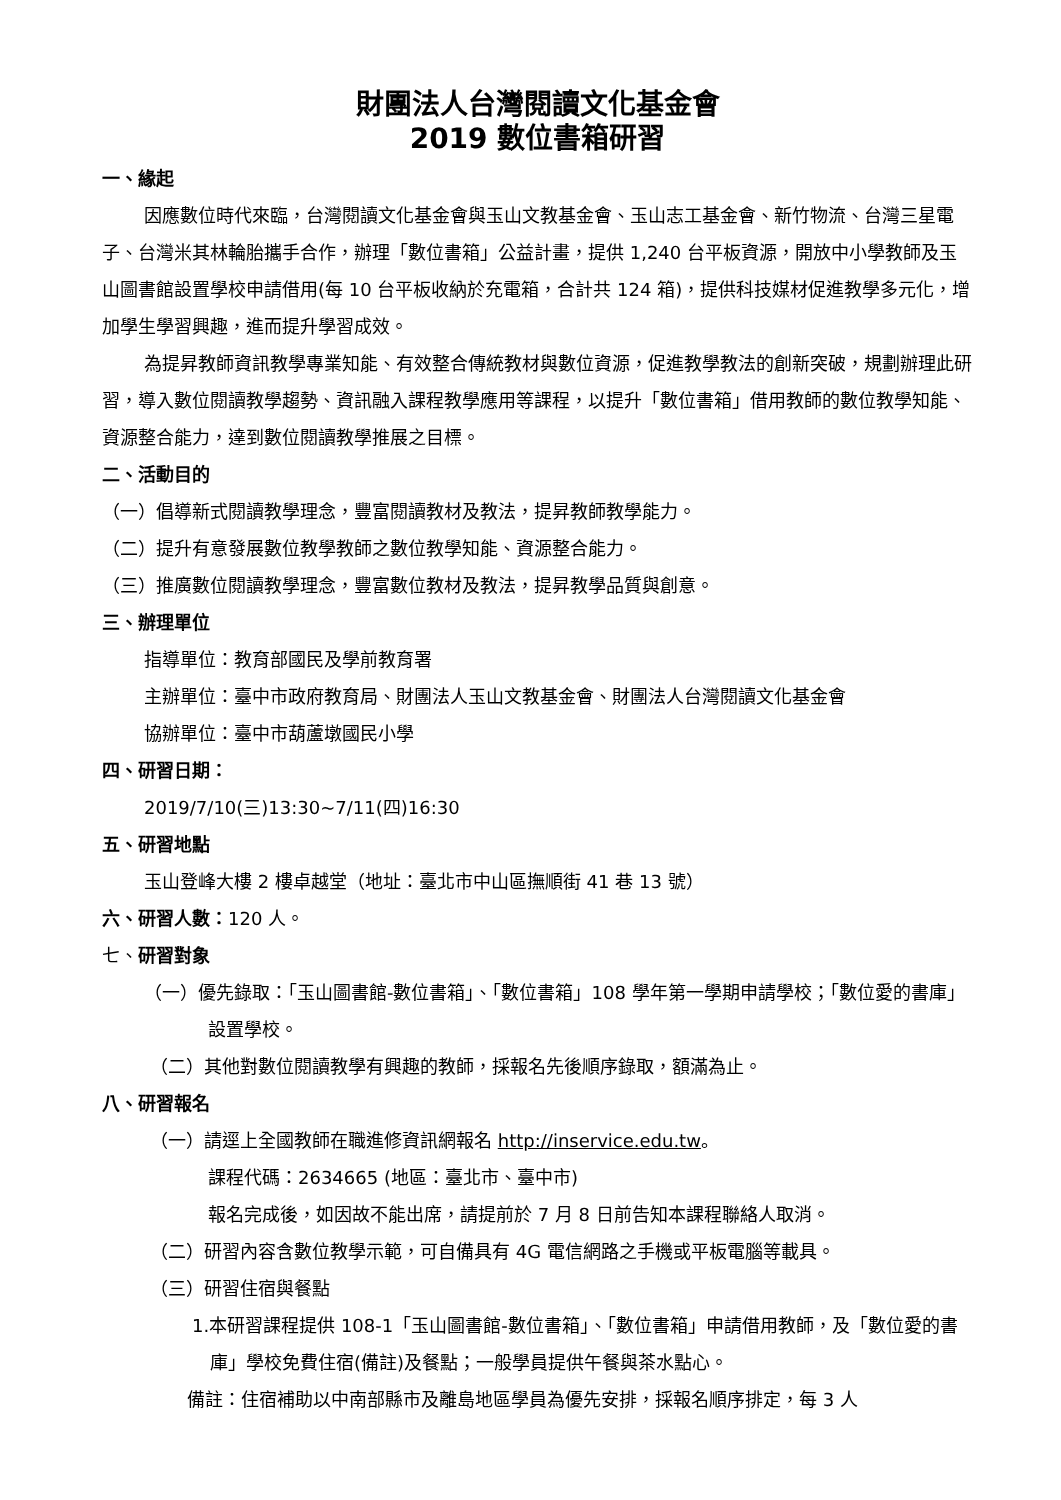財團法人台灣閱讀文化基金會
2019 數位書箱研習
一、緣起
因應數位時代來臨，台灣閱讀文化基金會與玉山文教基金會、玉山志工基金會、新竹物流、台灣三星電子、台灣米其林輪胎攜手合作，辦理「數位書箱」公益計畫，提供 1,240 台平板資源，開放中小學教師及玉山圖書館設置學校申請借用(每 10 台平板收納於充電箱，合計共 124 箱)，提供科技媒材促進教學多元化，增加學生學習興趣，進而提升學習成效。
為提昇教師資訊教學專業知能、有效整合傳統教材與數位資源，促進教學教法的創新突破，規劃辦理此研習，導入數位閱讀教學趨勢、資訊融入課程教學應用等課程，以提升「數位書箱」借用教師的數位教學知能、資源整合能力，達到數位閱讀教學推展之目標。
二、活動目的
（一）倡導新式閱讀教學理念，豐富閱讀教材及教法，提昇教師教學能力。
（二）提升有意發展數位教學教師之數位教學知能、資源整合能力。
（三）推廣數位閱讀教學理念，豐富數位教材及教法，提昇教學品質與創意。
三、辦理單位
指導單位：教育部國民及學前教育署
主辦單位：臺中市政府教育局、財團法人玉山文教基金會、財團法人台灣閱讀文化基金會
協辦單位：臺中市葫蘆墩國民小學
四、研習日期：
2019/7/10(三)13:30~7/11(四)16:30
五、研習地點
玉山登峰大樓 2 樓卓越堂（地址：臺北市中山區撫順街 41 巷 13 號）
六、研習人數：120 人。
七、研習對象
（一）優先錄取：「玉山圖書館-數位書箱」、「數位書箱」108 學年第一學期申請學校；「數位愛的書庫」設置學校。
（二）其他對數位閱讀教學有興趣的教師，採報名先後順序錄取，額滿為止。
八、研習報名
（一）請逕上全國教師在職進修資訊網報名 http://inservice.edu.tw。
課程代碼：2634665 (地區：臺北市、臺中市)
報名完成後，如因故不能出席，請提前於 7 月 8 日前告知本課程聯絡人取消。
（二）研習內容含數位教學示範，可自備具有 4G 電信網路之手機或平板電腦等載具。
（三）研習住宿與餐點
1.本研習課程提供 108-1「玉山圖書館-數位書箱」、「數位書箱」申請借用教師，及「數位愛的書庫」學校免費住宿(備註)及餐點；一般學員提供午餐與茶水點心。
備註：住宿補助以中南部縣市及離島地區學員為優先安排，採報名順序排定，每 3 人